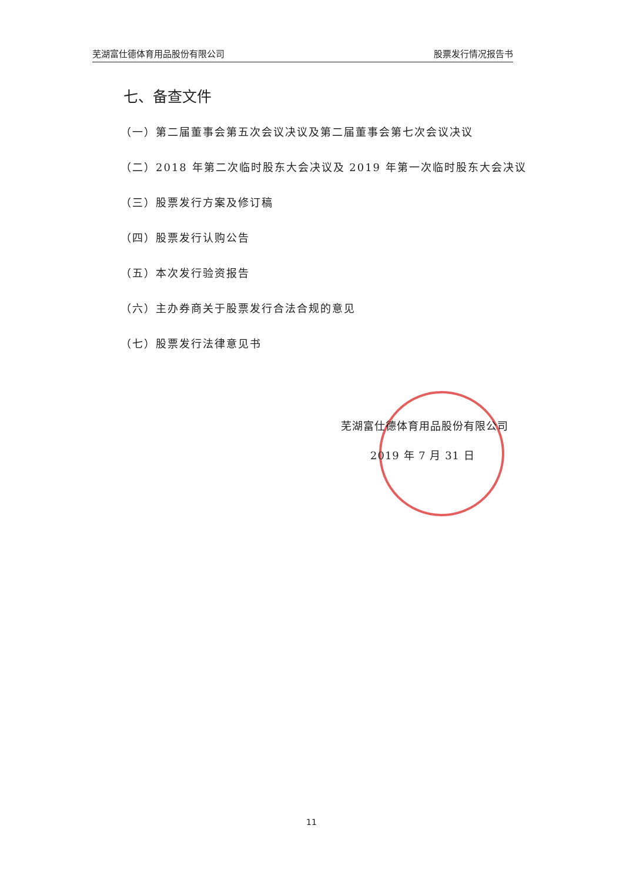芜湖富仕德体育用品股份有限公司 股票发行情况报告书
七、备查文件
（一）第二届董事会第五次会议决议及第二届董事会第七次会议决议
（二）2018 年第二次临时股东大会决议及 2019 年第一次临时股东大会决议
（三）股票发行方案及修订稿
（四）股票发行认购公告
（五）本次发行验资报告
（六）主办券商关于股票发行合法合规的意见
（七）股票发行法律意见书
芜湖富仕德体育用品股份有限公司
2019 年 7 月 31 日
11